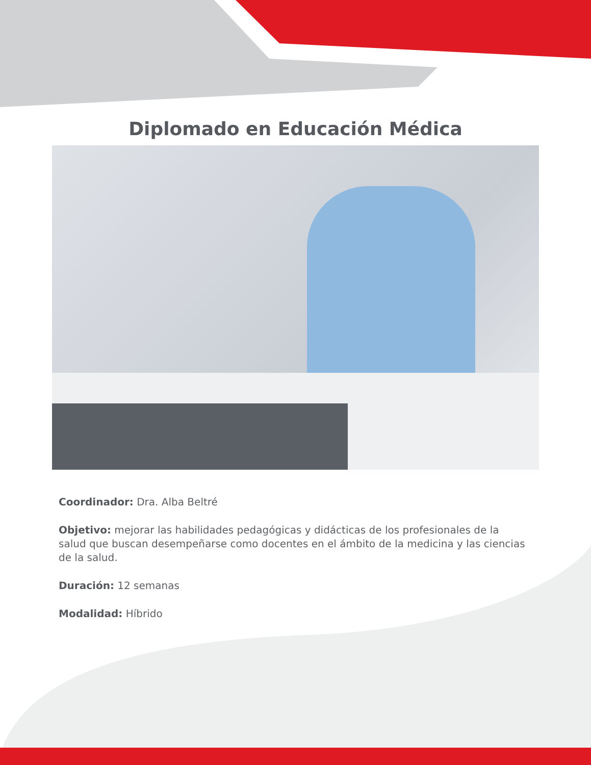Diplomado en Educación Médica
Coordinador: Dra. Alba Beltré
Objetivo: mejorar las habilidades pedagógicas y didácticas de los profesionales de la salud que buscan desempeñarse como docentes en el ámbito de la medicina y las ciencias de la salud.
Duración: 12 semanas
Modalidad: Híbrido